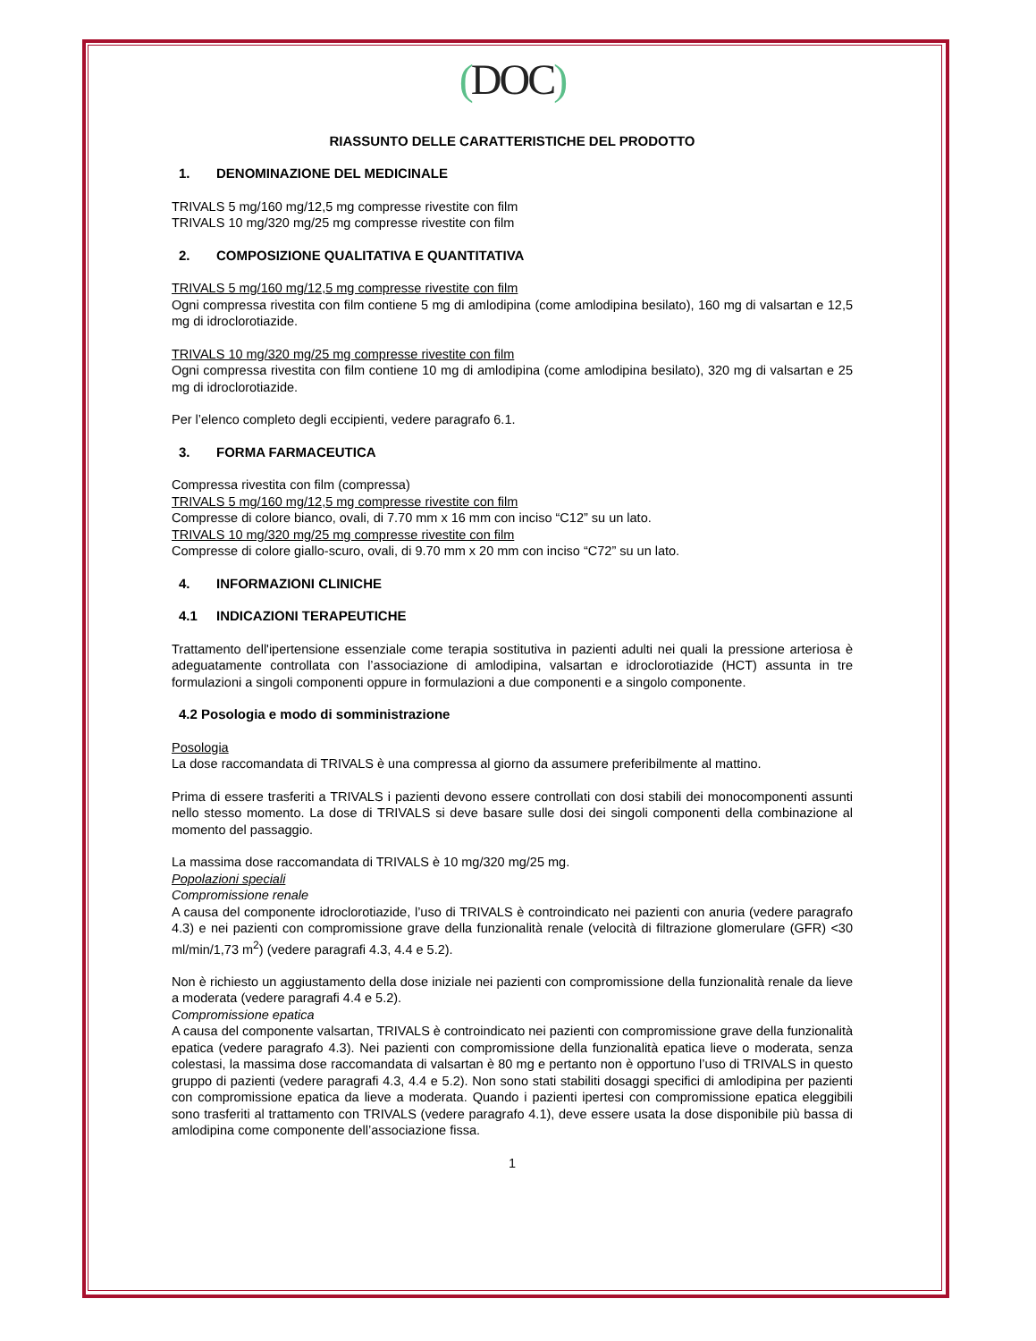(DOC)
RIASSUNTO DELLE CARATTERISTICHE DEL PRODOTTO
1. DENOMINAZIONE DEL MEDICINALE
TRIVALS 5 mg/160 mg/12,5 mg compresse rivestite con film
TRIVALS 10 mg/320 mg/25 mg compresse rivestite con film
2. COMPOSIZIONE QUALITATIVA E QUANTITATIVA
TRIVALS 5 mg/160 mg/12,5 mg compresse rivestite con film
Ogni compressa rivestita con film contiene 5 mg di amlodipina (come amlodipina besilato), 160 mg di valsartan e 12,5 mg di idroclorotiazide.
TRIVALS 10 mg/320 mg/25 mg compresse rivestite con film
Ogni compressa rivestita con film contiene 10 mg di amlodipina (come amlodipina besilato), 320 mg di valsartan e 25 mg di idroclorotiazide.
Per l’elenco completo degli eccipienti, vedere paragrafo 6.1.
3. FORMA FARMACEUTICA
Compressa rivestita con film (compressa)
TRIVALS 5 mg/160 mg/12,5 mg compresse rivestite con film
Compresse di colore bianco, ovali, di 7.70 mm x 16 mm con inciso “C12” su un lato.
TRIVALS 10 mg/320 mg/25 mg compresse rivestite con film
Compresse di colore giallo-scuro, ovali, di 9.70 mm x 20 mm con inciso “C72” su un lato.
4. INFORMAZIONI CLINICHE
4.1 INDICAZIONI TERAPEUTICHE
Trattamento dell'ipertensione essenziale come terapia sostitutiva in pazienti adulti nei quali la pressione arteriosa è adeguatamente controllata con l’associazione di amlodipina, valsartan e idroclorotiazide (HCT) assunta in tre formulazioni a singoli componenti oppure in formulazioni a due componenti e a singolo componente.
4.2 Posologia e modo di somministrazione
Posologia
La dose raccomandata di TRIVALS è una compressa al giorno da assumere preferibilmente al mattino.
Prima di essere trasferiti a TRIVALS i pazienti devono essere controllati con dosi stabili dei monocomponenti assunti nello stesso momento. La dose di TRIVALS si deve basare sulle dosi dei singoli componenti della combinazione al momento del passaggio.
La massima dose raccomandata di TRIVALS è 10 mg/320 mg/25 mg.
Popolazioni speciali
Compromissione renale
A causa del componente idroclorotiazide, l’uso di TRIVALS è controindicato nei pazienti con anuria (vedere paragrafo 4.3) e nei pazienti con compromissione grave della funzionalità renale (velocità di filtrazione glomerulare (GFR) <30 ml/min/1,73 m<sup>2</sup>) (vedere paragrafi 4.3, 4.4 e 5.2).
Non è richiesto un aggiustamento della dose iniziale nei pazienti con compromissione della funzionalità renale da lieve a moderata (vedere paragrafi 4.4 e 5.2).
Compromissione epatica
A causa del componente valsartan, TRIVALS è controindicato nei pazienti con compromissione grave della funzionalità epatica (vedere paragrafo 4.3). Nei pazienti con compromissione della funzionalità epatica lieve o moderata, senza colestasi, la massima dose raccomandata di valsartan è 80 mg e pertanto non è opportuno l’uso di TRIVALS in questo gruppo di pazienti (vedere paragrafi 4.3, 4.4 e 5.2). Non sono stati stabiliti dosaggi specifici di amlodipina per pazienti con compromissione epatica da lieve a moderata. Quando i pazienti ipertesi con compromissione epatica eleggibili sono trasferiti al trattamento con TRIVALS (vedere paragrafo 4.1), deve essere usata la dose disponibile più bassa di amlodipina come componente dell’associazione fissa.
1